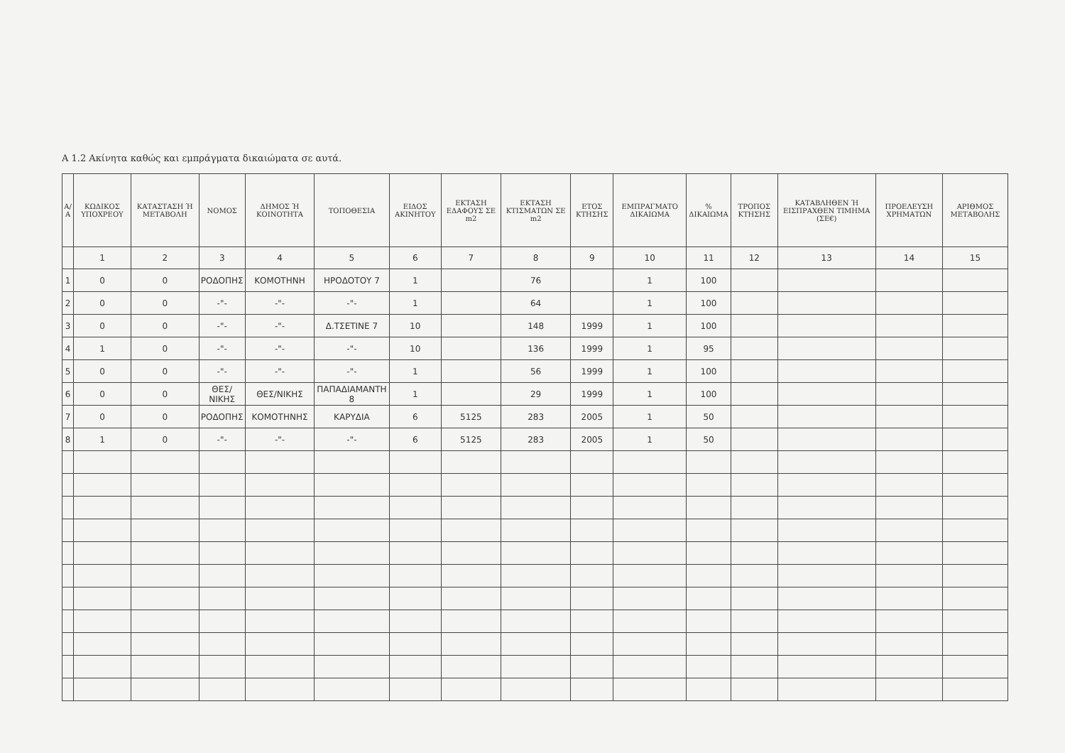Α 1.2 Ακίνητα καθώς και εμπράγματα δικαιώματα σε αυτά.
| Α/Α | ΚΩΔΙΚΟΣ ΥΠΟΧΡΕΟΥ | ΚΑΤΑΣΤΑΣΗ Ή ΜΕΤΑΒΟΛΗ | ΝΟΜΟΣ | ΔΗΜΟΣ Ή ΚΟΙΝΟΤΗΤΑ | ΤΟΠΟΘΕΣΙΑ | ΕΙΔΟΣ ΑΚΙΝΗΤΟΥ | ΕΚΤΑΣΗ ΕΔΑΦΟΥΣ ΣΕ m2 | ΕΚΤΑΣΗ ΚΤΙΣΜΑΤΩΝ ΣΕ m2 | ΕΤΟΣ ΚΤΗΣΗΣ | ΕΜΠΡΑΓΜΑΤΟ ΔΙΚΑΙΩΜΑ | % ΔΙΚΑΙΩΜΑ | ΤΡΟΠΟΣ ΚΤΗΣΗΣ | ΚΑΤΑΒΛΗΘΕΝ Ή ΕΙΣΠΡΑΧΘΕΝ ΤΙΜΗΜΑ (ΣΕ€) | ΠΡΟΕΛΕΥΣΗ ΧΡΗΜΑΤΩΝ | ΑΡΙΘΜΟΣ ΜΕΤΑΒΟΛΗΣ |
| --- | --- | --- | --- | --- | --- | --- | --- | --- | --- | --- | --- | --- | --- | --- | --- |
| | 1 | 2 | 3 | 4 | 5 | 6 | 7 | 8 | 9 | 10 | 11 | 12 | 13 | 14 | 15 |
| 1 | 0 | 0 | ΡΟΔΟΠΗΣ | ΚΟΜΟΤΗΝΗ | ΗΡΟΔΟΤΟΥ 7 | 1 | | 76 | | 1 | 100 | | | | |
| 2 | 0 | 0 | -"- | -"- | -"- | 1 | | 64 | | 1 | 100 | | | | |
| 3 | 0 | 0 | -"- | -"- | Δ.ΤΣΕΤΙΝΕ 7 | 10 | | 148 | 1999 | 1 | 100 | | | | |
| 4 | 1 | 0 | -"- | -"- | -"- | 10 | | 136 | 1999 | 1 | 95 | | | | |
| 5 | 0 | 0 | -"- | -"- | -"- | 1 | | 56 | 1999 | 1 | 100 | | | | |
| 6 | 0 | 0 | ΘΕΣ/ΝΙΚΗΣ | ΘΕΣ/ΝΙΚΗΣ | ΠΑΠΑΔΙΑΜΑΝΤΗ 8 | 1 | | 29 | 1999 | 1 | 100 | | | | |
| 7 | 0 | 0 | ΡΟΔΟΠΗΣ | ΚΟΜΟΤΗΝΗΣ | ΚΑΡΥΔΙΑ | 6 | 5125 | 283 | 2005 | 1 | 50 | | | | |
| 8 | 1 | 0 | -"- | -"- | -"- | 6 | 5125 | 283 | 2005 | 1 | 50 | | | | |